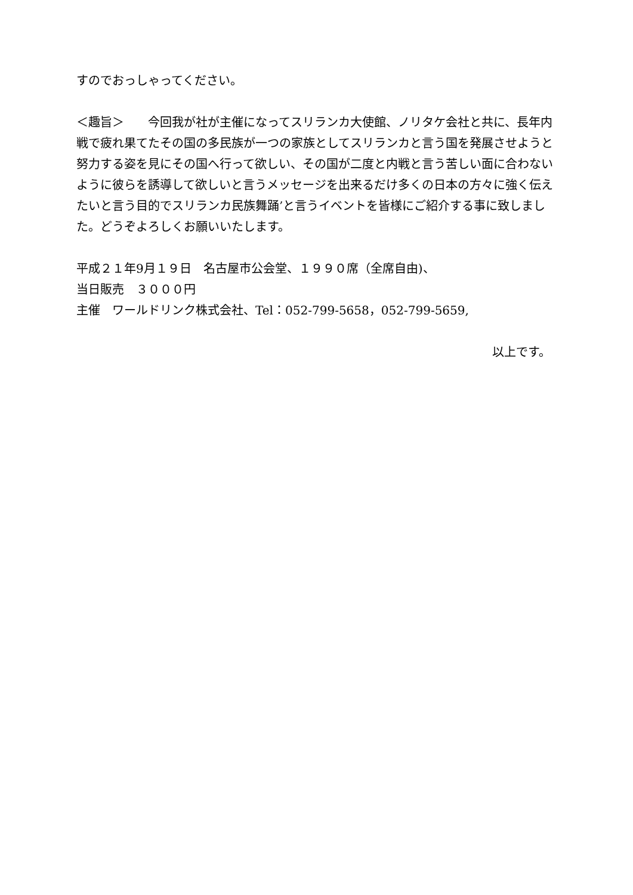すのでおっしゃってください。
＜趣旨＞　　今回我が社が主催になってスリランカ大使館、ノリタケ会社と共に、長年内戦で疲れ果てたその国の多民族が一つの家族としてスリランカと言う国を発展させようと努力する姿を見にその国へ行って欲しい、その国が二度と内戦と言う苦しい面に合わないように彼らを誘導して欲しいと言うメッセージを出来るだけ多くの日本の方々に強く伝えたいと言う目的でスリランカ民族舞踊’と言うイベントを皆様にご紹介する事に致しました。どうぞよろしくお願いいたします。
平成２１年9月１９日　名古屋市公会堂、１９９０席（全席自由)、
当日販売　３０００円
主催　ワールドリンク株式会社、Tel：052-799-5658，052-799-5659,
以上です。